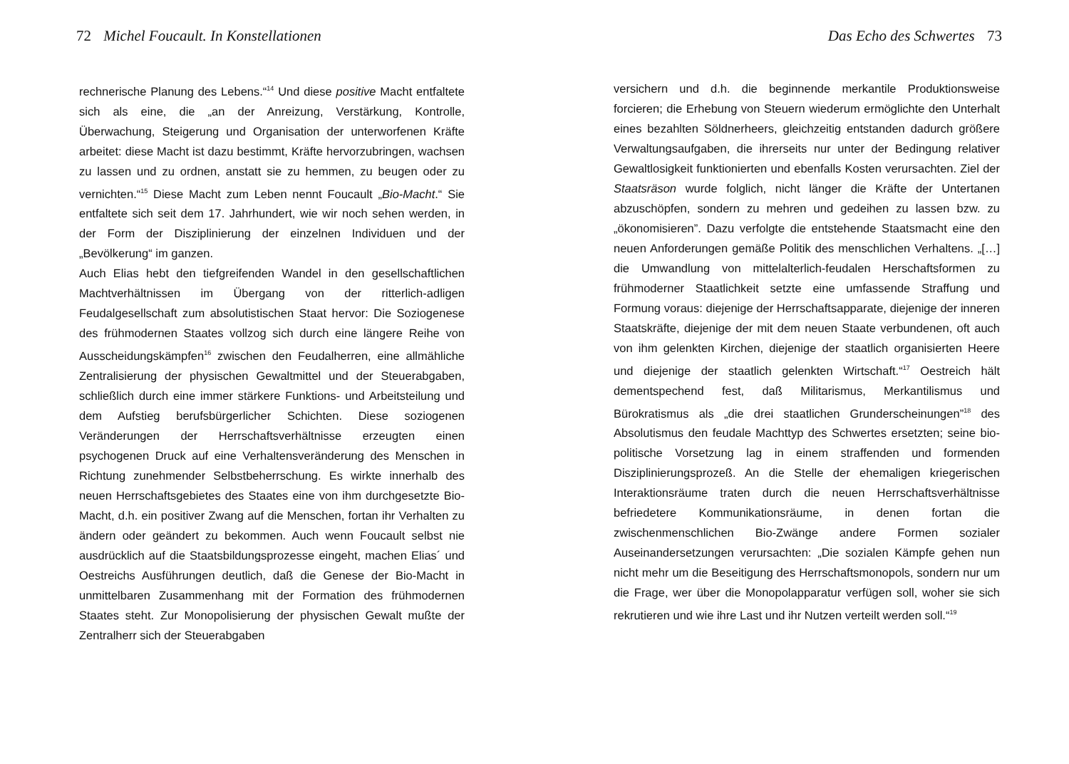72 Michel Foucault. In Konstellationen
rechnerische Planung des Lebens.“<sup>14</sup> Und diese positive Macht entfaltete sich als eine, die „an der Anreizung, Verstärkung, Kontrolle, Überwachung, Steigerung und Organisation der unterworfenen Kräfte arbeitet: diese Macht ist dazu bestimmt, Kräfte hervorzubringen, wachsen zu lassen und zu ordnen, anstatt sie zu hemmen, zu beugen oder zu vernichten.“<sup>15</sup> Diese Macht zum Leben nennt Foucault „Bio-Macht.“ Sie entfaltete sich seit dem 17. Jahrhundert, wie wir noch sehen werden, in der Form der Disziplinierung der einzelnen Individuen und der „Bevölkerung“ im ganzen.
Auch Elias hebt den tiefgreifenden Wandel in den gesellschaftlichen Machtverhältnissen im Übergang von der ritterlich-adligen Feudalgesellschaft zum absolutistischen Staat hervor: Die Soziogenese des frühmodernen Staates vollzog sich durch eine längere Reihe von Ausscheidungskämpfen<sup>16</sup> zwischen den Feudalherren, eine allmähliche Zentralisierung der physischen Gewaltmittel und der Steuerabgaben, schließlich durch eine immer stärkere Funktions- und Arbeitsteilung und dem Aufstieg berufsbürgerlicher Schichten. Diese soziogenen Veränderungen der Herrschaftsverhältnisse erzeugten einen psychogenen Druck auf eine Verhaltensveränderung des Menschen in Richtung zunehmender Selbstbeherrschung. Es wirkte innerhalb des neuen Herrschaftsgebietes des Staates eine von ihm durchgesetzte Bio-Macht, d.h. ein positiver Zwang auf die Menschen, fortan ihr Verhalten zu ändern oder geändert zu bekommen. Auch wenn Foucault selbst nie ausdrücklich auf die Staatsbildungsprozesse eingeht, machen Elias´ und Oestreichs Ausführungen deutlich, daß die Genese der Bio-Macht in unmittelbaren Zusammenhang mit der Formation des frühmodernen Staates steht. Zur Monopolisierung der physischen Gewalt mußte der Zentralherr sich der Steuerabgaben
Das Echo des Schwertes 73
versichern und d.h. die beginnende merkantile Produktionsweise forcieren; die Erhebung von Steuern wiederum ermöglichte den Unterhalt eines bezahlten Söldnerheers, gleichzeitig entstanden dadurch größere Verwaltungsaufgaben, die ihrerseits nur unter der Bedingung relativer Gewaltlosigkeit funktionierten und ebenfalls Kosten verursachten. Ziel der Staatsräson wurde folglich, nicht länger die Kräfte der Untertanen abzuschöpfen, sondern zu mehren und gedeihen zu lassen bzw. zu „ökonomisieren”. Dazu verfolgte die entstehende Staatsmacht eine den neuen Anforderungen gemäße Politik des menschlichen Verhaltens. „[…] die Umwandlung von mittelalterlich-feudalen Herschaftsformen zu frühmoderner Staatlichkeit setzte eine umfassende Straffung und Formung voraus: diejenige der Herrschaftsapparate, diejenige der inneren Staatskräfte, diejenige der mit dem neuen Staate verbundenen, oft auch von ihm gelenkten Kirchen, diejenige der staatlich organisierten Heere und diejenige der staatlich gelenkten Wirtschaft.“<sup>17</sup> Oestreich hält dementspechend fest, daß Militarismus, Merkantilismus und Bürokratismus als „die drei staatlichen Grunderscheinungen”<sup>18</sup> des Absolutismus den feudale Machttyp des Schwertes ersetzten; seine bio-politische Vorsetzung lag in einem straffenden und formenden Disziplinierungsprozeß. An die Stelle der ehemaligen kriegerischen Interaktionsräume traten durch die neuen Herrschaftsverhältnisse befriedetere Kommunikationsräume, in denen fortan die zwischenmenschlichen Bio-Zwänge andere Formen sozialer Auseinandersetzungen verursachten: „Die sozialen Kämpfe gehen nun nicht mehr um die Beseitigung des Herrschaftsmonopols, sondern nur um die Frage, wer über die Monopolapparatur verfügen soll, woher sie sich rekrutieren und wie ihre Last und ihr Nutzen verteilt werden soll.“<sup>19</sup>